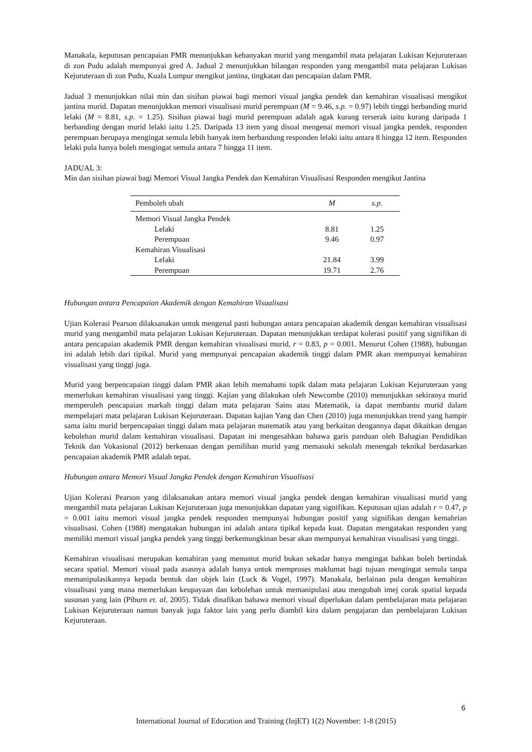Manakala, keputusan pencapaian PMR menunjukkan kebanyakan murid yang mengambil mata pelajaran Lukisan Kejuruteraan di zon Pudu adalah mempunyai gred A. Jadual 2 menunjukkan bilangan responden yang mengambil mata pelajaran Lukisan Kejuruteraan di zon Pudu, Kuala Lumpur mengikut jantina, tingkatan dan pencapaian dalam PMR.
Jadual 3 menunjukkan nilai min dan sisihan piawai bagi memori visual jangka pendek dan kemahiran visualisasi mengikut jantina murid. Dapatan menunjukkan memori visualisasi murid perempuan (M = 9.46, s.p. = 0.97) lebih tinggi berbanding murid lelaki (M = 8.81, s.p. = 1.25). Sisihan piawai bagi murid perempuan adalah agak kurang terserak iaitu kurang daripada 1 berbanding dengan murid lelaki iaitu 1.25. Daripada 13 item yang disoal mengenai memori visual jangka pendek, responden perempuan berupaya mengingat semula lebih banyak item berbandung responden lelaki iaitu antara 8 hingga 12 item. Responden lelaki pula hanya boleh mengingat semula antara 7 hingga 11 item.
JADUAL 3:
Min dan sisihan piawai bagi Memori Visual Jangka Pendek dan Kemahiran Visualisasi Responden mengikut Jantina
| Pemboleh ubah | M | s.p. |
| --- | --- | --- |
| Memori Visual Jangka Pendek | | |
| Lelaki | 8.81 | 1.25 |
| Perempuan | 9.46 | 0.97 |
| Kemahiran Visualisasi | | |
| Lelaki | 21.84 | 3.99 |
| Perempuan | 19.71 | 2.76 |
Hubungan antara Pencapaian Akademik dengan Kemahiran Visualisasi
Ujian Kolerasi Pearson dilaksanakan untuk mengenal pasti hubungan antara pencapaian akademik dengan kemahiran visualisasi murid yang mengambil mata pelajaran Lukisan Kejuruteraan. Dapatan menunjukkan terdapat kolerasi positif yang signifikan di antara pencapaian akademik PMR dengan kemahiran visualisasi murid, r = 0.83, p = 0.001. Menurut Cohen (1988), hubungan ini adalah lebih dari tipikal. Murid yang mempunyai pencapaian akademik tinggi dalam PMR akan mempunyai kemahiran visualisasi yang tinggi juga.
Murid yang berpencapaian tinggi dalam PMR akan lebih memahami topik dalam mata pelajaran Lukisan Kejuruteraan yang memerlukan kemahiran visualisasi yang tinggi. Kajian yang dilakukan oleh Newcombe (2010) menunjukkan sekiranya murid memperoleh pencapaian markah tinggi dalam mata pelajaran Sains atau Matematik, ia dapat membantu murid dalam mempelajari mata pelajaran Lukisan Kejuruteraan. Dapatan kajian Yang dan Chen (2010) juga menunjukkan trend yang hampir sama iaitu murid berpencapaian tinggi dalam mata pelajaran matematik atau yang berkaitan dengannya dapat dikaitkan dengan kebolehan murid dalam kemahiran visualisasi. Dapatan ini mengesahkan bahawa garis panduan oleh Bahagian Pendidikan Teknik dan Vokasional (2012) berkenaan dengan pemilihan murid yang memasuki sekolah menengah teknikal berdasarkan pencapaian akademik PMR adalah tepat.
Hubungan antara Memori Visual Jangka Pendek dengan Kemahiran Visualisasi
Ujian Kolerasi Pearson yang dilaksanakan antara memori visual jangka pendek dengan kemahiran visualisasi murid yang mengambil mata pelajaran Lukisan Kejuruteraan juga menunjukkan dapatan yang signifikan. Keputusan ujian adalah r = 0.47, p = 0.001 iaitu memori visual jangka pendek responden mempunyai hubungan positif yang signifikan dengan kemahrian visualisasi. Cohen (1988) mengatakan hubungan ini adalah antara tipikal kepada kuat. Dapatan mengatakan responden yang memiliki memori visual jangka pendek yang tinggi berkemungkinan besar akan mempunyai kemahiran visualisasi yang tinggi.
Kemahiran visualisasi merupakan kemahiran yang menuntut murid bukan sekadar hanya mengingat bahkan boleh bertindak secara spatial. Memori visual pada asasnya adalah hanya untuk memproses maklumat bagi tujuan mengingat semula tanpa memanipulasikannya kepada bentuk dan objek lain (Luck & Vogel, 1997). Manakala, berlainan pula dengan kemahiran visualisasi yang mana memerlukan keupayaan dan kebolehan untuk memanipulasi atau mengubah imej corak spatial kepada susunan yang lain (Piburn et. al, 2005). Tidak dinafikan bahawa memori visual diperlukan dalam pembelajaran mata pelajaran Lukisan Kejuruteraan namun banyak juga faktor lain yang perlu diambil kira dalam pengajaran dan pembelajaran Lukisan Kejuruteraan.
6
International Journal of Education and Training (InjET) 1(2) November: 1-8 (2015)